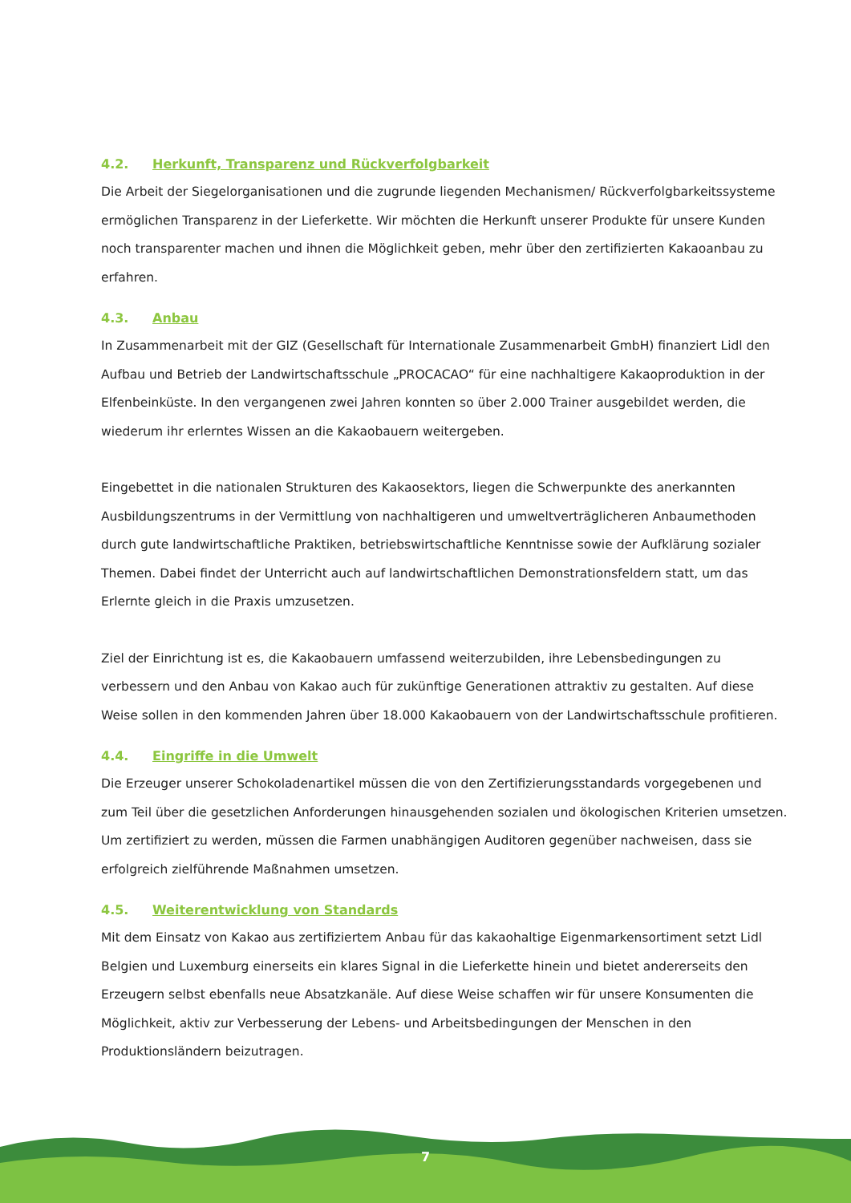4.2. Herkunft, Transparenz und Rückverfolgbarkeit
Die Arbeit der Siegelorganisationen und die zugrunde liegenden Mechanismen/ Rückverfolgbarkeitssysteme ermöglichen Transparenz in der Lieferkette. Wir möchten die Herkunft unserer Produkte für unsere Kunden noch transparenter machen und ihnen die Möglichkeit geben, mehr über den zertifizierten Kakaoanbau zu erfahren.
4.3. Anbau
In Zusammenarbeit mit der GIZ (Gesellschaft für Internationale Zusammenarbeit GmbH) finanziert Lidl den Aufbau und Betrieb der Landwirtschaftsschule „PROCACAO“ für eine nachhaltigere Kakaoproduktion in der Elfenbeinküste. In den vergangenen zwei Jahren konnten so über 2.000 Trainer ausgebildet werden, die wiederum ihr erlerntes Wissen an die Kakaobauern weitergeben.
Eingebettet in die nationalen Strukturen des Kakaosektors, liegen die Schwerpunkte des anerkannten Ausbildungszentrums in der Vermittlung von nachhaltigeren und umweltverträglicheren Anbaumethoden durch gute landwirtschaftliche Praktiken, betriebswirtschaftliche Kenntnisse sowie der Aufklärung sozialer Themen. Dabei findet der Unterricht auch auf landwirtschaftlichen Demonstrationsfeldern statt, um das Erlernte gleich in die Praxis umzusetzen.
Ziel der Einrichtung ist es, die Kakaobauern umfassend weiterzubilden, ihre Lebensbedingungen zu verbessern und den Anbau von Kakao auch für zukünftige Generationen attraktiv zu gestalten. Auf diese Weise sollen in den kommenden Jahren über 18.000 Kakaobauern von der Landwirtschaftsschule profitieren.
4.4. Eingriffe in die Umwelt
Die Erzeuger unserer Schokoladenartikel müssen die von den Zertifizierungsstandards vorgegebenen und zum Teil über die gesetzlichen Anforderungen hinausgehenden sozialen und ökologischen Kriterien umsetzen. Um zertifiziert zu werden, müssen die Farmen unabhängigen Auditoren gegenüber nachweisen, dass sie erfolgreich zielführende Maßnahmen umsetzen.
4.5. Weiterentwicklung von Standards
Mit dem Einsatz von Kakao aus zertifiziertem Anbau für das kakaohaltige Eigenmarkensortiment setzt Lidl Belgien und Luxemburg einerseits ein klares Signal in die Lieferkette hinein und bietet andererseits den Erzeugern selbst ebenfalls neue Absatzkanäle. Auf diese Weise schaffen wir für unsere Konsumenten die Möglichkeit, aktiv zur Verbesserung der Lebens- und Arbeitsbedingungen der Menschen in den Produktionsländern beizutragen.
7